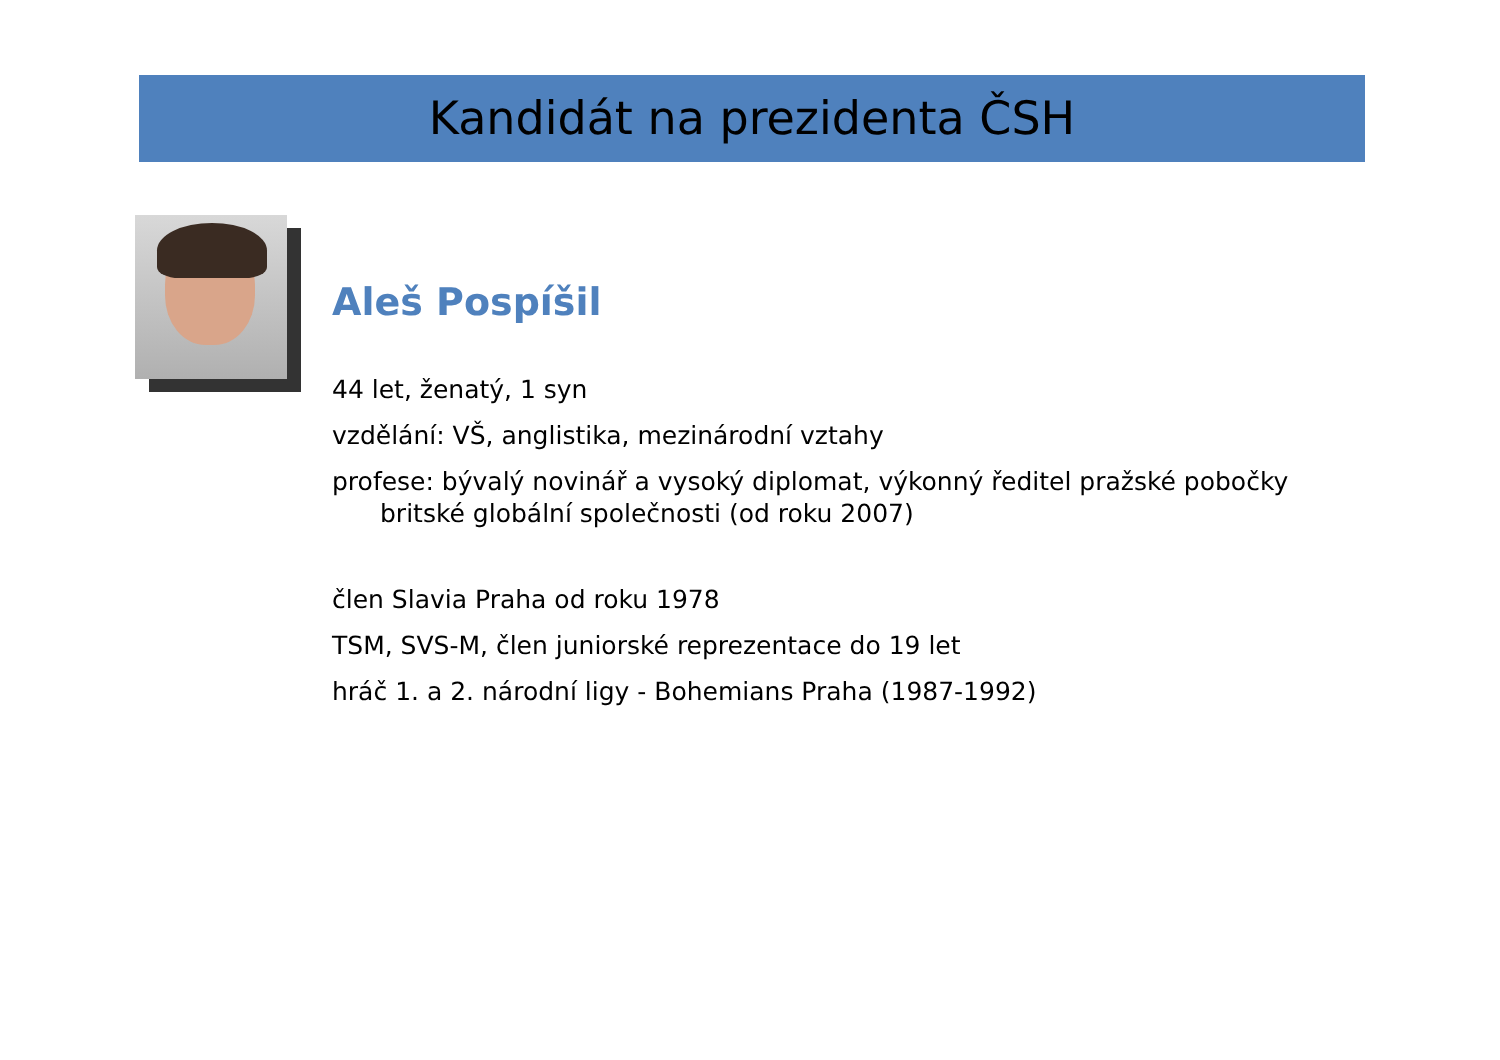Kandidát na prezidenta ČSH
Aleš Pospíšil
44 let, ženatý, 1 syn
vzdělání: VŠ, anglistika, mezinárodní vztahy
profese: bývalý novinář a vysoký diplomat, výkonný ředitel pražské pobočky britské globální společnosti (od roku 2007)
člen Slavia Praha od roku 1978
TSM, SVS-M, člen juniorské reprezentace do 19 let
hráč 1. a 2. národní ligy - Bohemians Praha (1987-1992)